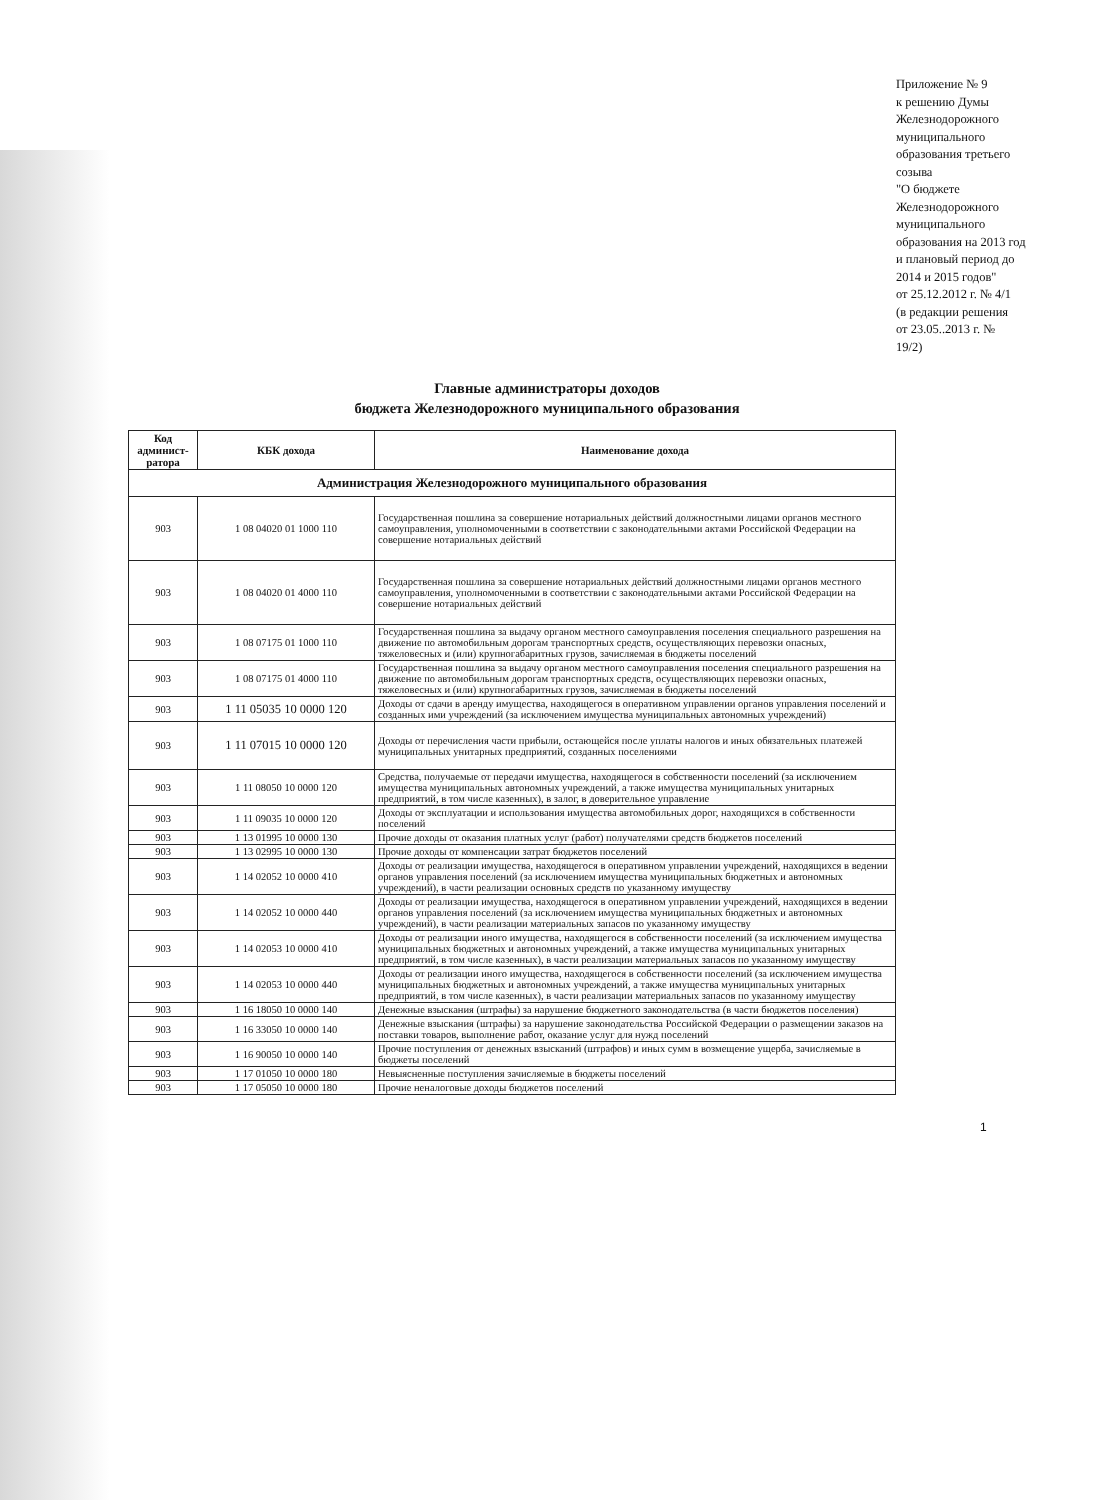Приложение № 9
к решению Думы
Железнодорожного
муниципального
образования третьего
созыва
"О бюджете
Железнодорожного
муниципального
образования на 2013 год
и плановый период до
2014 и 2015 годов"
от 25.12.2012 г. № 4/1
(в редакции решения
от 23.05..2013 г. №
19/2)
Главные администраторы доходов
бюджета Железнодорожного муниципального образования
| Код админист-ратора | КБК дохода | Наименование дохода |
| --- | --- | --- |
| Администрация Железнодорожного муниципального образования | | |
| 903 | 1 08 04020 01 1000 110 | Государственная пошлина за совершение нотариальных действий должностными лицами органов местного самоуправления, уполномоченными в соответствии с законодательными актами Российской Федерации на совершение нотариальных действий |
| 903 | 1 08 04020 01 4000 110 | Государственная пошлина за совершение нотариальных действий должностными лицами органов местного самоуправления, уполномоченными в соответствии с законодательными актами Российской Федерации на совершение нотариальных действий |
| 903 | 1 08 07175 01 1000 110 | Государственная пошлина за выдачу органом местного самоуправления поселения специального разрешения на движение по автомобильным дорогам транспортных средств, осуществляющих перевозки опасных, тяжеловесных и (или) крупногабаритных грузов, зачисляемая в бюджеты поселений |
| 903 | 1 08 07175 01 4000 110 | Государственная пошлина за выдачу органом местного самоуправления поселения специального разрешения на движение по автомобильным дорогам транспортных средств, осуществляющих перевозки опасных, тяжеловесных и (или) крупногабаритных грузов, зачисляемая в бюджеты поселений |
| 903 | 1 11 05035 10 0000 120 | Доходы от сдачи в аренду имущества, находящегося в оперативном управлении органов управления поселений и созданных ими учреждений (за исключением имущества муниципальных автономных учреждений) |
| 903 | 1 11 07015 10 0000 120 | Доходы от перечисления части прибыли, остающейся после уплаты налогов и иных обязательных платежей муниципальных унитарных предприятий, созданных поселениями |
| 903 | 1 11 08050 10 0000 120 | Средства, получаемые от передачи имущества, находящегося в собственности поселений (за исключением имущества муниципальных автономных учреждений, а также имущества муниципальных унитарных предприятий, в том числе казенных), в залог, в доверительное управление |
| 903 | 1 11 09035 10 0000 120 | Доходы от эксплуатации и использования имущества автомобильных дорог, находящихся в собственности поселений |
| 903 | 1 13 01995 10 0000 130 | Прочие доходы от оказания платных услуг (работ) получателями средств бюджетов поселений |
| 903 | 1 13 02995 10 0000 130 | Прочие доходы от компенсации затрат бюджетов поселений |
| 903 | 1 14 02052 10 0000 410 | Доходы от реализации имущества, находящегося в оперативном управлении учреждений, находящихся в ведении органов управления поселений (за исключением имущества муниципальных бюджетных и автономных учреждений), в части реализации основных средств по указанному имуществу |
| 903 | 1 14 02052 10 0000 440 | Доходы от реализации имущества, находящегося в оперативном управлении учреждений, находящихся в ведении органов управления поселений (за исключением имущества муниципальных бюджетных и автономных учреждений), в части реализации материальных запасов по указанному имуществу |
| 903 | 1 14 02053 10 0000 410 | Доходы от реализации иного имущества, находящегося в собственности поселений (за исключением имущества муниципальных бюджетных и автономных учреждений, а также имущества муниципальных унитарных предприятий, в том числе казенных), в части реализации материальных запасов по указанному имуществу |
| 903 | 1 14 02053 10 0000 440 | Доходы от реализации иного имущества, находящегося в собственности поселений (за исключением имущества муниципальных бюджетных и автономных учреждений, а также имущества муниципальных унитарных предприятий, в том числе казенных), в части реализации материальных запасов по указанному имуществу |
| 903 | 1 16 18050 10 0000 140 | Денежные взыскания (штрафы) за нарушение бюджетного законодательства (в части бюджетов поселения) |
| 903 | 1 16 33050 10 0000 140 | Денежные взыскания (штрафы) за нарушение законодательства Российской Федерации о размещении заказов на поставки товаров, выполнение работ, оказание услуг для нужд поселений |
| 903 | 1 16 90050 10 0000 140 | Прочие поступления от денежных взысканий (штрафов) и иных сумм в возмещение ущерба, зачисляемые в бюджеты поселений |
| 903 | 1 17 01050 10 0000 180 | Невыясненные поступления зачисляемые в бюджеты поселений |
| 903 | 1 17 05050 10 0000 180 | Прочие неналоговые доходы бюджетов поселений |
1